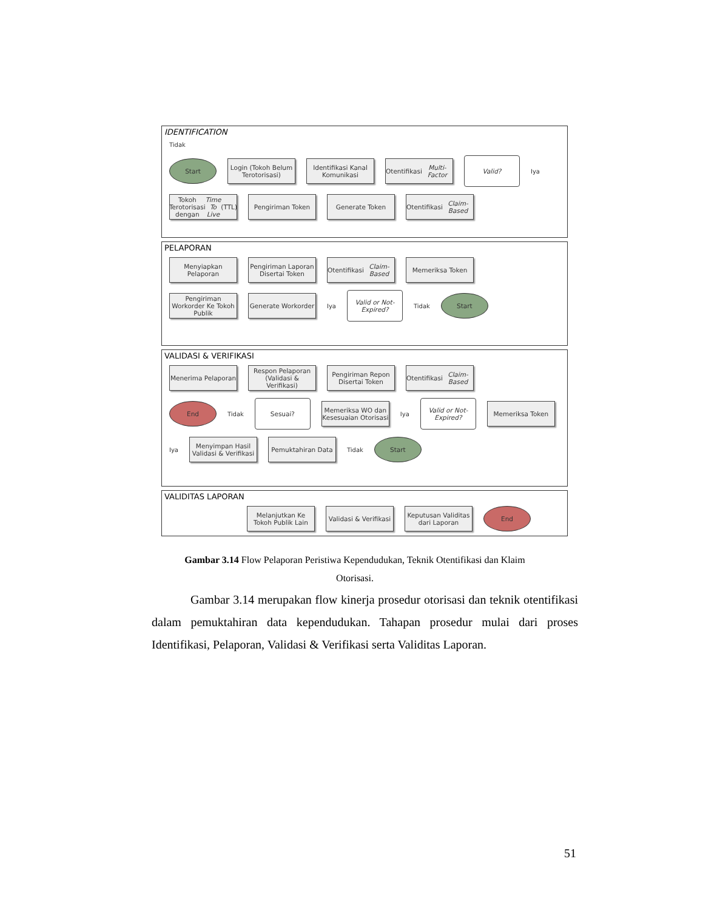IDENTIFICATION
Tidak
Start
Login (Tokoh Belum Terotorisasi)
Identifikasi Kanal Komunikasi
Otentifikasi Multi-Factor
Valid?
Iya
Tokoh Terotorisasi dengan Time To Live (TTL)
Pengiriman Token Generate Token
Otentifikasi Claim-Based
PELAPORAN
Menyiapkan Pelaporan
Pengiriman Laporan Disertai Token
Otentifikasi Claim-Based
Memeriksa Token
Pengiriman Workorder Ke Tokoh Publik
Generate Workorder
Iya
Valid or Not-Expired?
Tidak
Start
VALIDASI & VERIFIKASI
Menerima Pelaporan
Respon Pelaporan (Validasi & Verifikasi)
Pengiriman Repon Disertai Token
Otentifikasi Claim-Based
End
Tidak
Sesuai?
Memeriksa WO dan Kesesuaian Otorisasi
Iya
Valid or Not-Expired?
Memeriksa Token
Iya
Menyimpan Hasil Validasi & Verifikasi
Pemuktahiran Data
Tidak
Start
VALIDITAS LAPORAN
Melanjutkan Ke Tokoh Publik Lain
Validasi & Verifikasi
Keputusan Validitas dari Laporan
End
Gambar 3.14 Flow Pelaporan Peristiwa Kependudukan, Teknik Otentifikasi dan Klaim Otorisasi.
Gambar 3.14 merupakan flow kinerja prosedur otorisasi dan teknik otentifikasi dalam pemuktahiran data kependudukan. Tahapan prosedur mulai dari proses Identifikasi, Pelaporan, Validasi & Verifikasi serta Validitas Laporan.
51